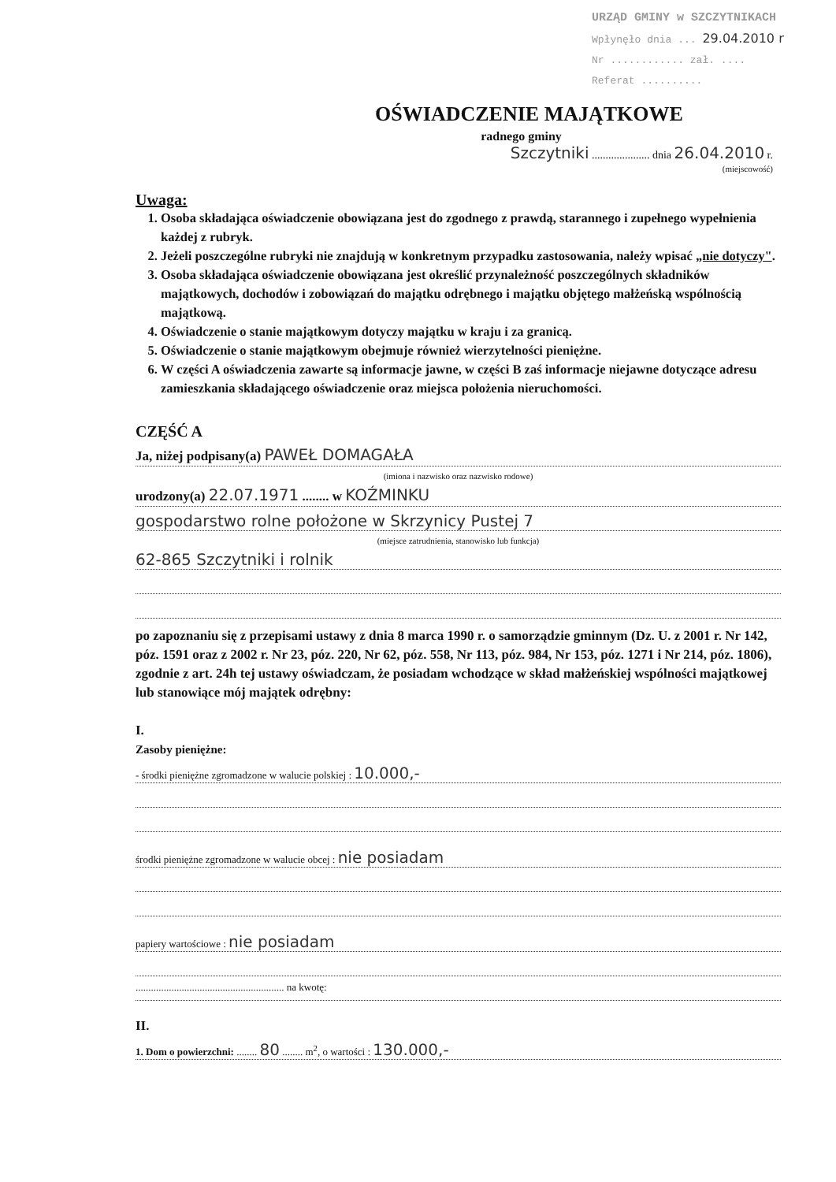URZĄD GMINY w SZCZYTNIKACH
Wpłynęło dnia ... 29.04.2010 r
Nr ............ zał. ....
Referat ..........
OŚWIADCZENIE MAJĄTKOWE
radnego gminy
Szczytniki ..................... dnia 26.04.2010 r.
(miejscowość)
Uwaga:
1. Osoba składająca oświadczenie obowiązana jest do zgodnego z prawdą, starannego i zupełnego wypełnienia każdej z rubryk.
2. Jeżeli poszczególne rubryki nie znajdują w konkretnym przypadku zastosowania, należy wpisać „nie dotyczy".
3. Osoba składająca oświadczenie obowiązana jest określić przynależność poszczególnych składników majątkowych, dochodów i zobowiązań do majątku odrębnego i majątku objętego małżeńską wspólnością majątkową.
4. Oświadczenie o stanie majątkowym dotyczy majątku w kraju i za granicą.
5. Oświadczenie o stanie majątkowym obejmuje również wierzytelności pieniężne.
6. W części A oświadczenia zawarte są informacje jawne, w części B zaś informacje niejawne dotyczące adresu zamieszkania składającego oświadczenie oraz miejsca położenia nieruchomości.
CZĘŚĆ A
Ja, niżej podpisany(a) PAWEŁ DOMAGAŁA
(imiona i nazwisko oraz nazwisko rodowe)
urodzony(a) 22.07.1971 ........ w KOŹMINKU
gospodarstwo rolne położone w Skrzynicy Pustej 7
(miejsce zatrudnienia, stanowisko lub funkcja)
62-865 Szczytniki i rolnik
po zapoznaniu się z przepisami ustawy z dnia 8 marca 1990 r. o samorządzie gminnym (Dz. U. z 2001 r. Nr 142, póz. 1591 oraz z 2002 r. Nr 23, póz. 220, Nr 62, póz. 558, Nr 113, póz. 984, Nr 153, póz. 1271 i Nr 214, póz. 1806), zgodnie z art. 24h tej ustawy oświadczam, że posiadam wchodzące w skład małżeńskiej wspólności majątkowej lub stanowiące mój majątek odrębny:
I.
Zasoby pieniężne:
- środki pieniężne zgromadzone w walucie polskiej : 10.000,-
środki pieniężne zgromadzone w walucie obcej : nie posiadam
papiery wartościowe : nie posiadam
.......................................................... na kwotę:
II.
1. Dom o powierzchni: ........ 80 ........ m<sup>2</sup>, o wartości : 130.000,-